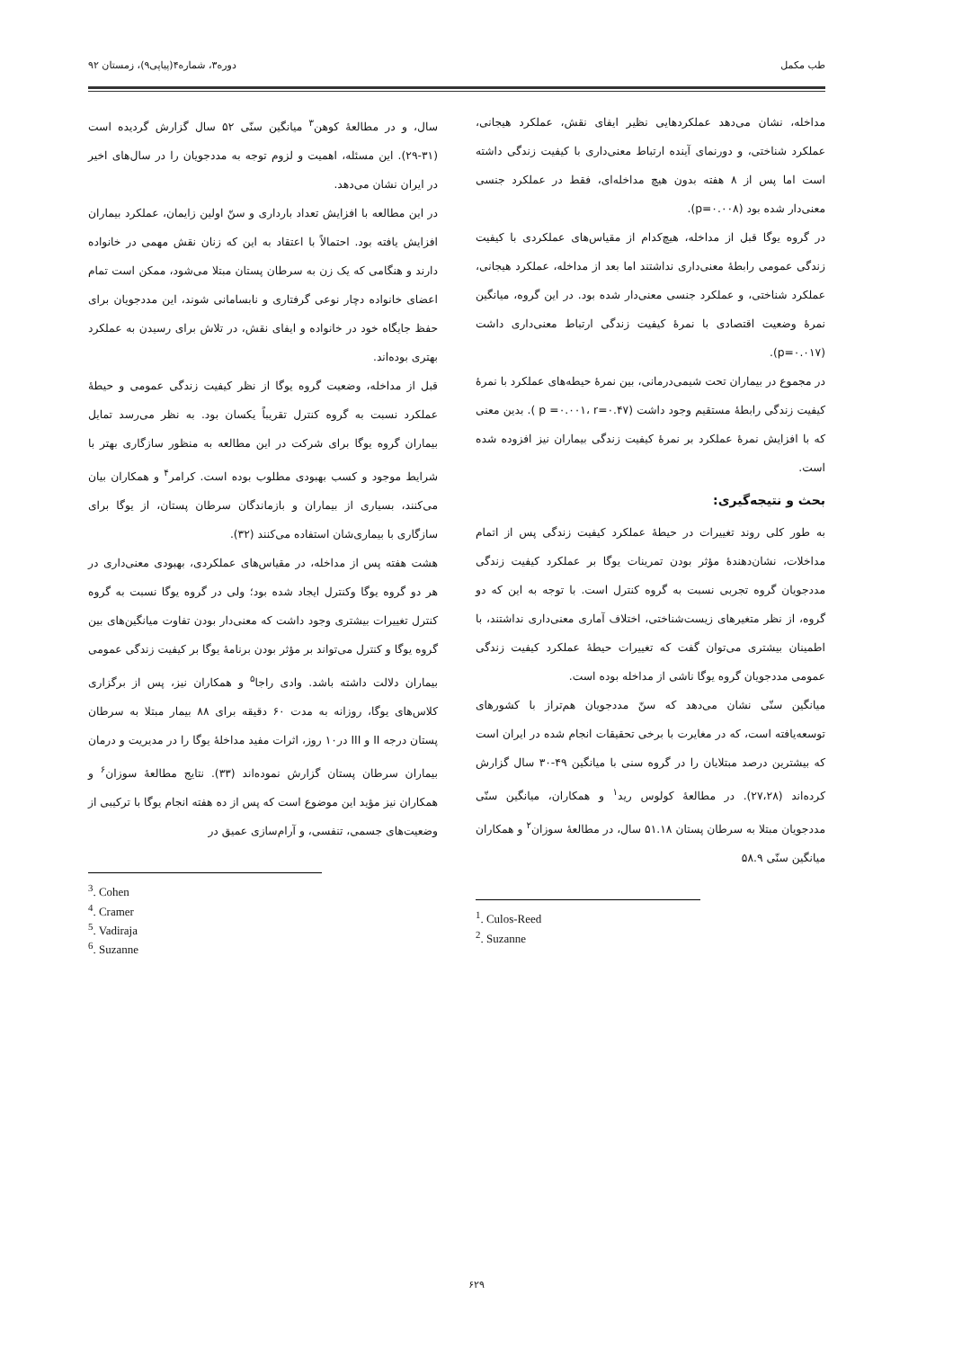طب مکمل دوره۳، شماره۴(پیاپی۹)، زمستان ۹۲
مداخله، نشان می‌دهد عملکردهایی نظیر ایفای نقش، عملکرد هیجانی، عملکرد شناختی، و دورنمای آینده ارتباط معنی‌داری با کیفیت زندگی داشته است اما پس از ۸ هفته بدون هیچ مداخله‌ای، فقط در عملکرد جنسی معنی‌دار شده بود (p=۰.۰۰۸).
در گروه یوگا قبل از مداخله، هیچ‌کدام از مقیاس‌های عملکردی با کیفیت زندگی عمومی رابطهٔ معنی‌داری نداشتند اما بعد از مداخله، عملکرد هیجانی، عملکرد شناختی، و عملکرد جنسی معنی‌دار شده بود. در این گروه، میانگین نمرهٔ وضعیت اقتصادی با نمرهٔ کیفیت زندگی ارتباط معنی‌داری داشت (p=۰.۰۱۷).
در مجموع در بیماران تحت شیمی‌درمانی، بین نمرهٔ حیطه‌های عملکرد با نمرهٔ کیفیت زندگی رابطهٔ مستقیم وجود داشت (p =۰.۰۰۱، r=۰.۴۷ ). بدین معنی که با افزایش نمرهٔ عملکرد بر نمرهٔ کیفیت زندگی بیماران نیز افزوده شده است.
بحث و نتیجه‌گیری:
به طور کلی روند تغییرات در حیطهٔ عملکرد کیفیت زندگی پس از اتمام مداخلات، نشان‌دهندهٔ مؤثر بودن تمرینات یوگا بر عملکرد کیفیت زندگی مددجویان گروه تجربی نسبت به گروه کنترل است. با توجه به این که دو گروه، از نظر متغیرهای زیست‌شناختی، اختلاف آماری معنی‌داری نداشتند، با اطمینان بیشتری می‌توان گفت که تغییرات حیطهٔ عملکرد کیفیت زندگی عمومی مددجویان گروه یوگا ناشی از مداخله بوده است.
میانگین سنّی نشان می‌دهد که سنّ مددجویان هم‌تراز با کشورهای توسعه‌یافته است، که در مغایرت با برخی تحقیقات انجام شده در ایران است که بیشترین درصد مبتلایان را در گروه سنی با میانگین ۴۹-۳۰ سال گزارش کرده‌اند (۲۷،۲۸). در مطالعهٔ کولوس رید<sup>۱</sup> و همکاران، میانگین سنّی مددجویان مبتلا به سرطان پستان ۵۱.۱۸ سال، در مطالعهٔ سوزان<sup>۲</sup> و همکاران میانگین سنّی ۵۸.۹
<sup>1</sup>. Culos-Reed
<sup>2</sup>. Suzanne
سال، و در مطالعهٔ کوهن<sup>۳</sup> میانگین سنّی ۵۲ سال گزارش گردیده است (۳۱-۲۹). این مسئله، اهمیت و لزوم توجه به مددجویان را در سال‌های اخیر در ایران نشان می‌دهد.
در این مطالعه با افزایش تعداد بارداری و سنّ اولین زایمان، عملکرد بیماران افزایش یافته بود. احتمالاً با اعتقاد به این که زنان نقش مهمی در خانواده دارند و هنگامی که یک زن به سرطان پستان مبتلا می‌شود، ممکن است تمام اعضای خانواده دچار نوعی گرفتاری و نابسامانی شوند، این مددجویان برای حفظ جایگاه خود در خانواده و ایفای نقش، در تلاش برای رسیدن به عملکرد بهتری بوده‌اند.
قبل از مداخله، وضعیت گروه یوگا از نظر کیفیت زندگی عمومی و حیطهٔ عملکرد نسبت به گروه کنترل تقریباً یکسان بود. به نظر می‌رسد تمایل بیماران گروه یوگا برای شرکت در این مطالعه به منظور سازگاری بهتر با شرایط موجود و کسب بهبودی مطلوب بوده است. کرامر<sup>۴</sup> و همکاران بیان می‌کنند، بسیاری از بیماران و بازماندگان سرطان پستان، از یوگا برای سازگاری با بیماری‌شان استفاده می‌کنند (۳۲).
هشت هفته پس از مداخله، در مقیاس‌های عملکردی، بهبودی معنی‌داری در هر دو گروه یوگا وکنترل ایجاد شده بود؛ ولی در گروه یوگا نسبت به گروه کنترل تغییرات بیشتری وجود داشت که معنی‌دار بودن تفاوت میانگین‌های بین گروه یوگا و کنترل می‌تواند بر مؤثر بودن برنامهٔ یوگا بر کیفیت زندگی عمومی بیماران دلالت داشته باشد. وادی راجا<sup>۵</sup> و همکاران نیز، پس از برگزاری کلاس‌های یوگا، روزانه به مدت ۶۰ دقیقه برای ۸۸ بیمار مبتلا به سرطان پستان درجه II و III در۱۰ روز، اثرات مفید مداخلهٔ یوگا را در مدیریت و درمان بیماران سرطان پستان گزارش نموده‌اند (۳۳). نتایج مطالعهٔ سوزان<sup>۶</sup> و همکاران نیز مؤید این موضوع است که پس از ده هفته انجام یوگا با ترکیبی از وضعیت‌های جسمی، تنفسی، و آرام‌سازی عمیق در
<sup>3</sup>. Cohen
<sup>4</sup>. Cramer
<sup>5</sup>. Vadiraja
<sup>6</sup>. Suzanne
۶۲۹